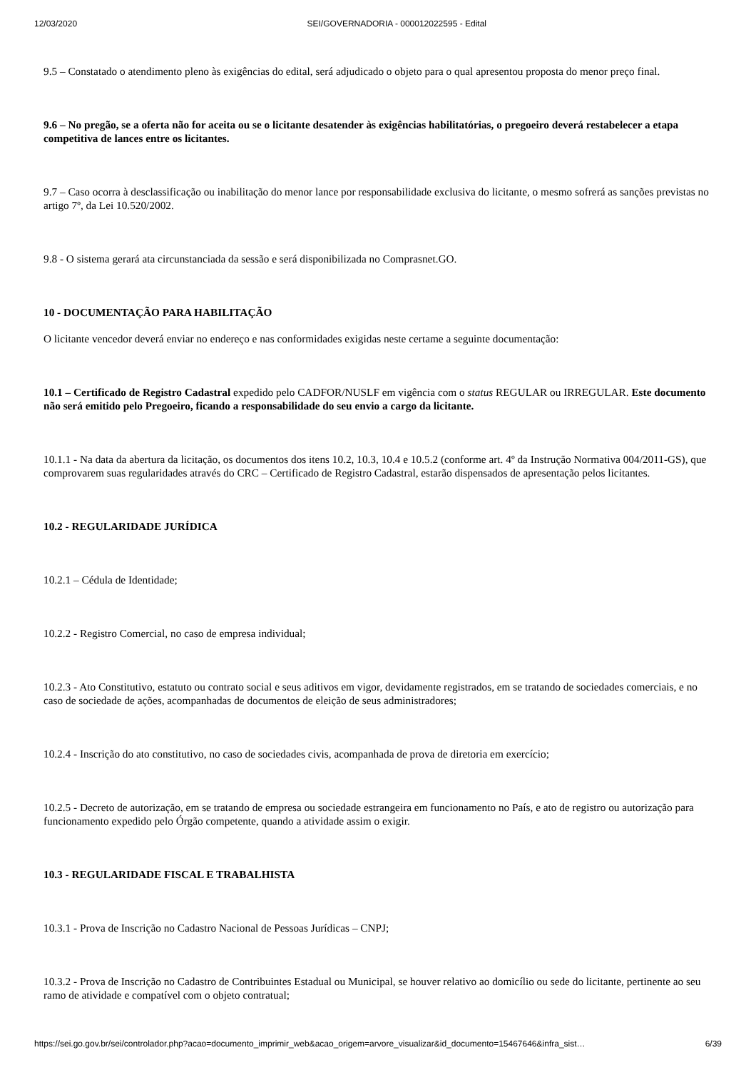12/03/2020 SEI/GOVERNADORIA - 000012022595 - Edital
9.5 – Constatado o atendimento pleno às exigências do edital, será adjudicado o objeto para o qual apresentou proposta do menor preço final.
9.6 – No pregão, se a oferta não for aceita ou se o licitante desatender às exigências habilitatórias, o pregoeiro deverá restabelecer a etapa competitiva de lances entre os licitantes.
9.7 – Caso ocorra à desclassificação ou inabilitação do menor lance por responsabilidade exclusiva do licitante, o mesmo sofrerá as sanções previstas no artigo 7º, da Lei 10.520/2002.
9.8 - O sistema gerará ata circunstanciada da sessão e será disponibilizada no Comprasnet.GO.
10 - DOCUMENTAÇÃO PARA HABILITAÇÃO
O licitante vencedor deverá enviar no endereço e nas conformidades exigidas neste certame a seguinte documentação:
10.1 – Certificado de Registro Cadastral expedido pelo CADFOR/NUSLF em vigência com o status REGULAR ou IRREGULAR. Este documento não será emitido pelo Pregoeiro, ficando a responsabilidade do seu envio a cargo da licitante.
10.1.1 - Na data da abertura da licitação, os documentos dos itens 10.2, 10.3, 10.4 e 10.5.2 (conforme art. 4º da Instrução Normativa 004/2011-GS), que comprovarem suas regularidades através do CRC – Certificado de Registro Cadastral, estarão dispensados de apresentação pelos licitantes.
10.2 - REGULARIDADE JURÍDICA
10.2.1 – Cédula de Identidade;
10.2.2 - Registro Comercial, no caso de empresa individual;
10.2.3 - Ato Constitutivo, estatuto ou contrato social e seus aditivos em vigor, devidamente registrados, em se tratando de sociedades comerciais, e no caso de sociedade de ações, acompanhadas de documentos de eleição de seus administradores;
10.2.4 - Inscrição do ato constitutivo, no caso de sociedades civis, acompanhada de prova de diretoria em exercício;
10.2.5 - Decreto de autorização, em se tratando de empresa ou sociedade estrangeira em funcionamento no País, e ato de registro ou autorização para funcionamento expedido pelo Órgão competente, quando a atividade assim o exigir.
10.3 - REGULARIDADE FISCAL E TRABALHISTA
10.3.1 - Prova de Inscrição no Cadastro Nacional de Pessoas Jurídicas – CNPJ;
10.3.2 - Prova de Inscrição no Cadastro de Contribuintes Estadual ou Municipal, se houver relativo ao domicílio ou sede do licitante, pertinente ao seu ramo de atividade e compatível com o objeto contratual;
https://sei.go.gov.br/sei/controlador.php?acao=documento_imprimir_web&acao_origem=arvore_visualizar&id_documento=15467646&infra_sist… 6/39